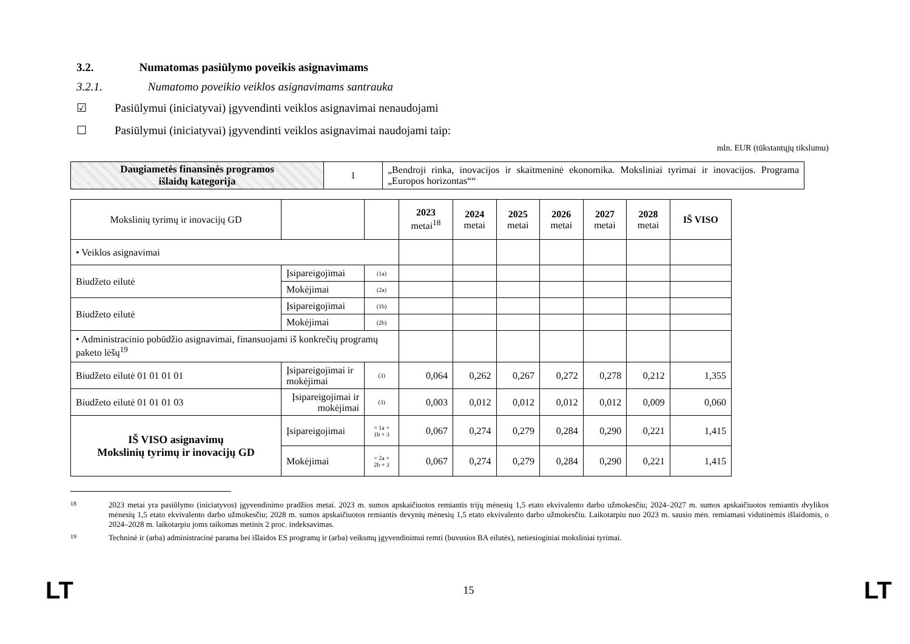3.2. Numatomas pasiūlymo poveikis asignavimams
3.2.1. Numatomo poveikio veiklos asignavimams santrauka
☑ Pasiūlymui (iniciatyvai) įgyvendinti veiklos asignavimai nenaudojami
☐ Pasiūlymui (iniciatyvai) įgyvendinti veiklos asignavimai naudojami taip:
mln. EUR (tūkstantųjų tikslumu)
| Daugiametės finansinės programos išlaidų kategorija | 1 | „Bendroji rinka, inovacijos ir skaitmeninė ekonomika. Moksliniai tyrimai ir inovacijos. Programa „Europos horizontas““ |
| Mokslinių tyrimų ir inovacijų GD | | | 2023 metai<sup>18</sup> | 2024 metai | 2025 metai | 2026 metai | 2027 metai | 2028 metai | IŠ VISO |
| • Veiklos asignavimai | | | | | | | | | |
| Biudžeto eilutė | Įsipareigojimai | (1a) | | | | | | | |
| | Mokėjimai | (2a) | | | | | | | |
| Biudžeto eilutė | Įsipareigojimai | (1b) | | | | | | | |
| | Mokėjimai | (2b) | | | | | | | |
| • Administracinio pobūdžio asignavimai, finansuojami iš konkrečių programų paketo lėšų<sup>19</sup> | | | | | | | | | |
| Biudžeto eilutė 01 01 01 01 | Įsipareigojimai ir mokėjimai | (3) | 0,064 | 0,262 | 0,267 | 0,272 | 0,278 | 0,212 | 1,355 |
| Biudžeto eilutė 01 01 01 03 | Įsipareigojimai ir mokėjimai | (3) | 0,003 | 0,012 | 0,012 | 0,012 | 0,012 | 0,009 | 0,060 |
| IŠ VISO asignavimų Mokslinių tyrimų ir inovacijų GD | Įsipareigojimai | = 1a + 1b + 3 | 0,067 | 0,274 | 0,279 | 0,284 | 0,290 | 0,221 | 1,415 |
| | Mokėjimai | = 2a + 2b + 3 | 0,067 | 0,274 | 0,279 | 0,284 | 0,290 | 0,221 | 1,415 |
18
2023 metai yra pasiūlymo (iniciatyvos) įgyvendinimo pradžios metai. 2023 m. sumos apskaičiuotos remiantis trijų mėnesių 1,5 etato ekvivalento darbo užmokesčiu; 2024–2027 m. sumos apskaičiuotos remiantis dvylikos mėnesių 1,5 etato ekvivalento darbo užmokesčiu; 2028 m. sumos apskaičiuotos remiantis devynių mėnesių 1,5 etato ekvivalento darbo užmokesčiu. Laikotarpiu nuo 2023 m. sausio mėn. remiamasi vidutinėmis išlaidomis, o 2024–2028 m. laikotarpiu joms taikomas metinis 2 proc. indeksavimas.
19
Techninė ir (arba) administracinė parama bei išlaidos ES programų ir (arba) veiksmų įgyvendinimui remti (buvusios BA eilutės), netiesioginiai moksliniai tyrimai.
LT 15 LT